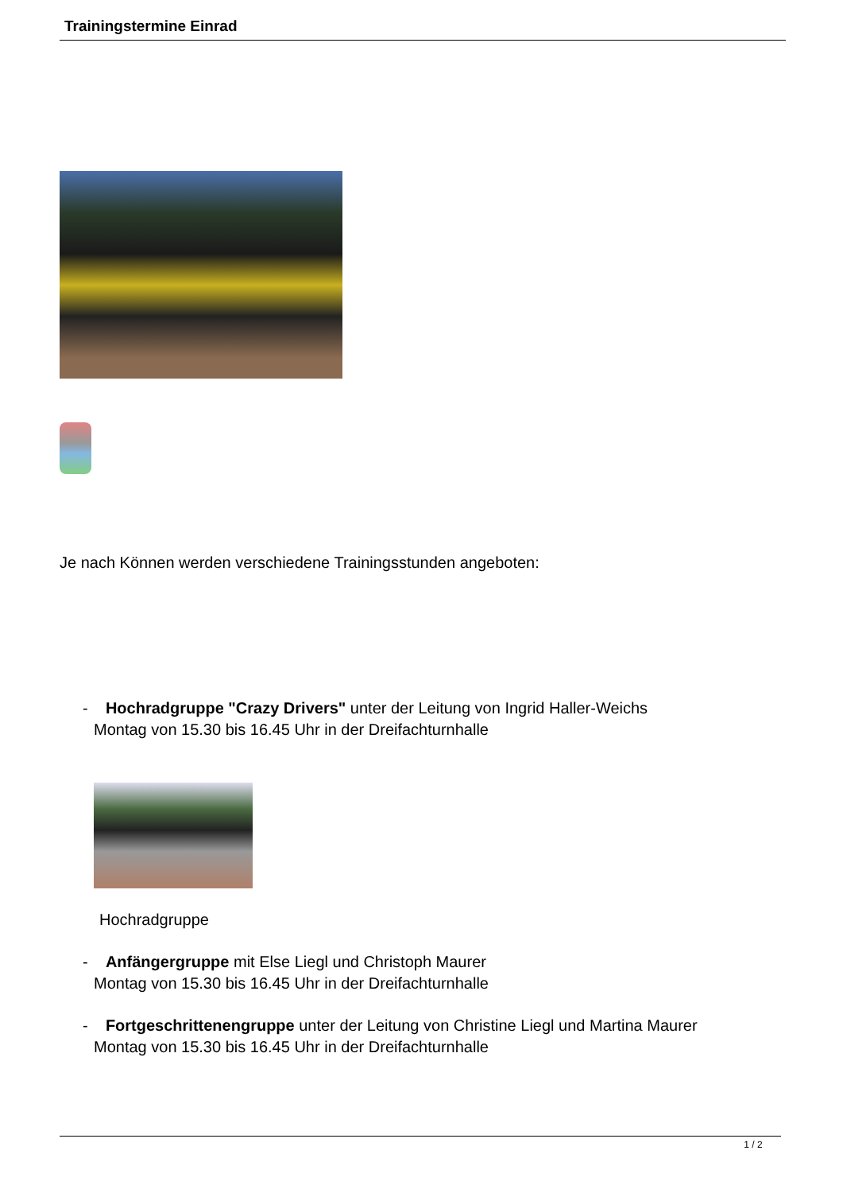Trainingstermine Einrad
Je nach Können werden verschiedene Trainingsstunden angeboten:
- Hochradgruppe "Crazy Drivers" unter der Leitung von Ingrid Haller-Weichs
Montag von 15.30 bis 16.45 Uhr in der Dreifachturnhalle
Hochradgruppe
- Anfängergruppe mit Else Liegl und Christoph Maurer
Montag von 15.30 bis 16.45 Uhr in der Dreifachturnhalle
- Fortgeschrittenengruppe unter der Leitung von Christine Liegl und Martina Maurer
Montag von 15.30 bis 16.45 Uhr in der Dreifachturnhalle
1 / 2